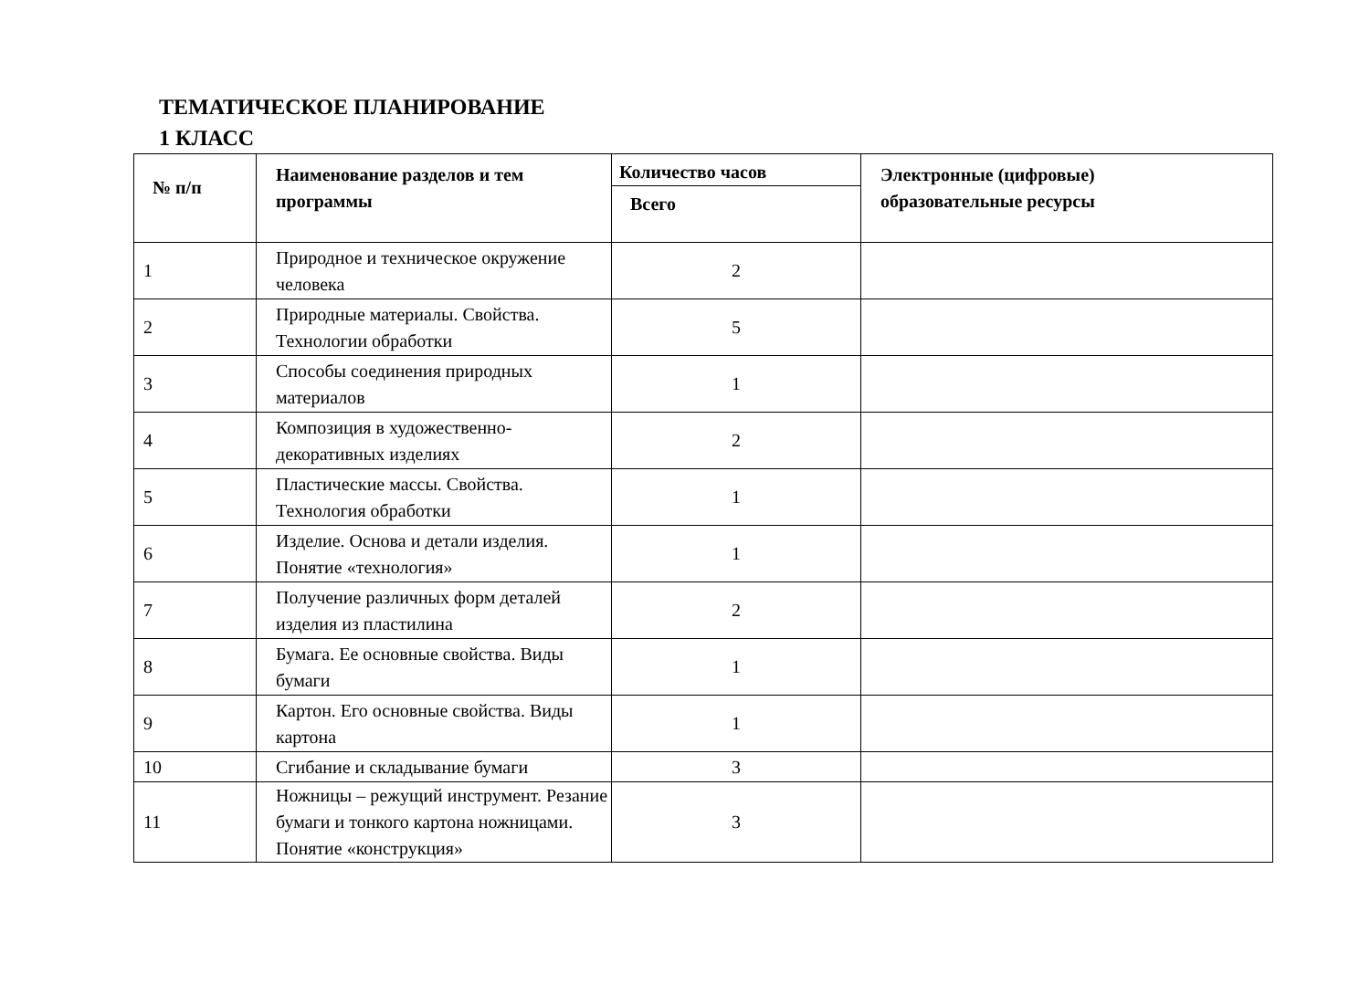ТЕМАТИЧЕСКОЕ ПЛАНИРОВАНИЕ
1 КЛАСС
| № п/п | Наименование разделов и тем программы | Количество часов | Электронные (цифровые) образовательные ресурсы |
| --- | --- | --- | --- |
| | | Всего | |
| 1 | Природное и техническое окружение человека | 2 | |
| 2 | Природные материалы. Свойства. Технологии обработки | 5 | |
| 3 | Способы соединения природных материалов | 1 | |
| 4 | Композиция в художественно-декоративных изделиях | 2 | |
| 5 | Пластические массы. Свойства. Технология обработки | 1 | |
| 6 | Изделие. Основа и детали изделия. Понятие «технология» | 1 | |
| 7 | Получение различных форм деталей изделия из пластилина | 2 | |
| 8 | Бумага. Ее основные свойства. Виды бумаги | 1 | |
| 9 | Картон. Его основные свойства. Виды картона | 1 | |
| 10 | Сгибание и складывание бумаги | 3 | |
| 11 | Ножницы – режущий инструмент. Резание бумаги и тонкого картона ножницами. Понятие «конструкция» | 3 | |